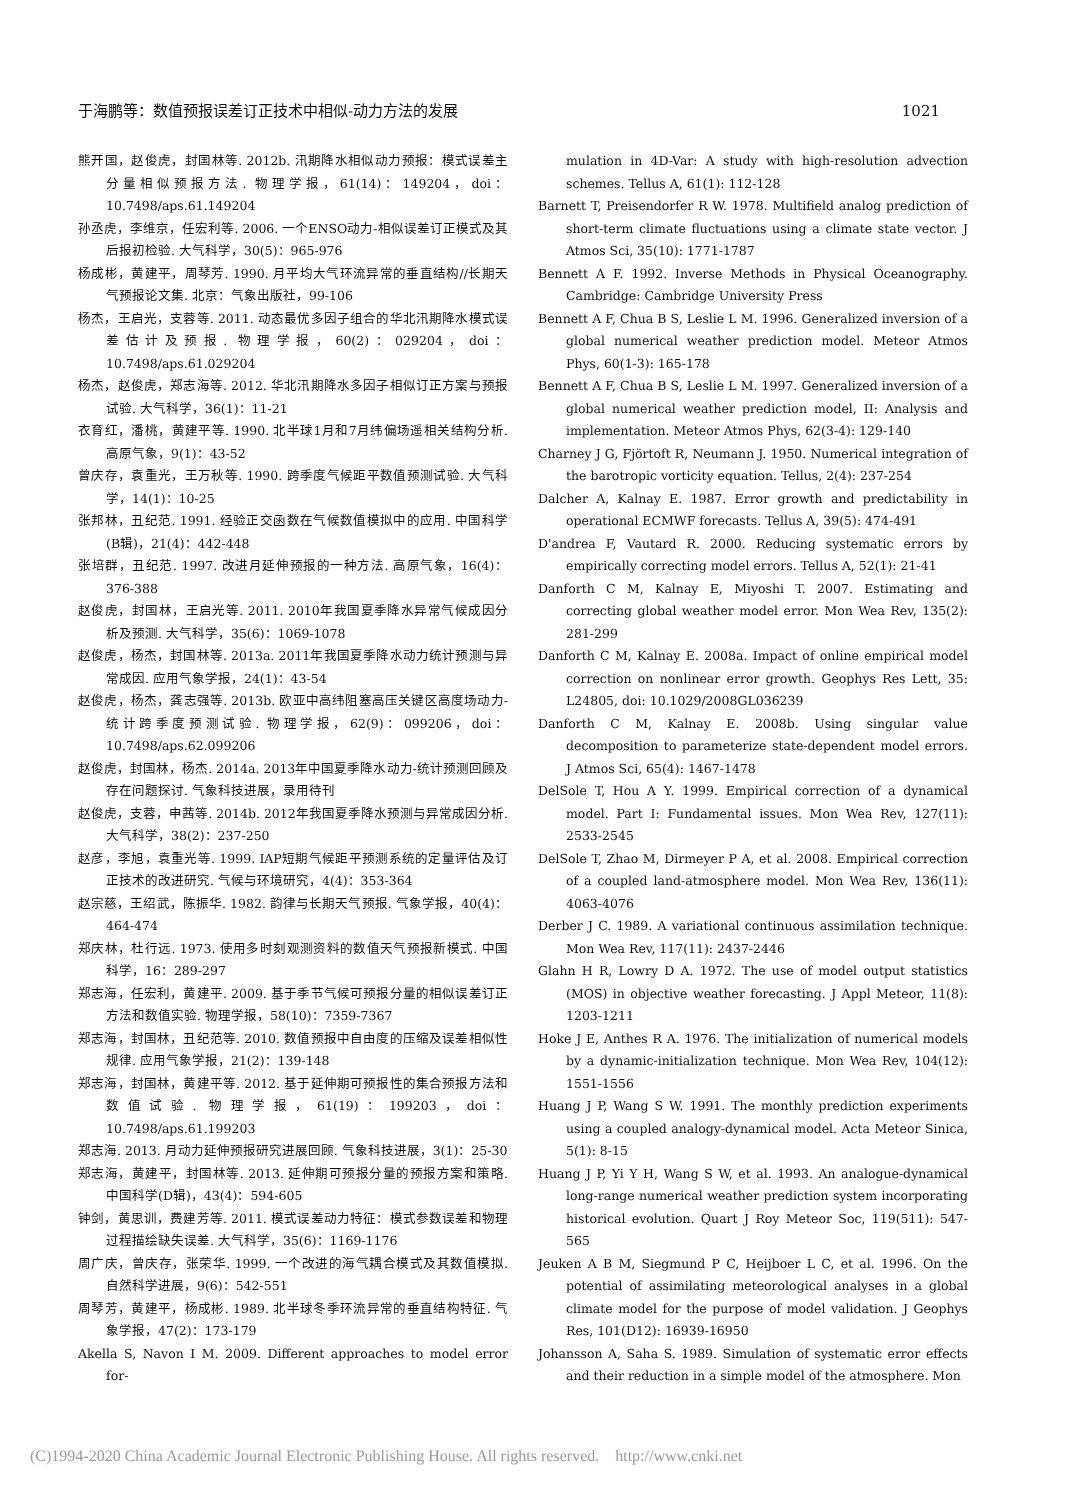于海鹏等：数值预报误差订正技术中相似-动力方法的发展 1021
熊开国，赵俊虎，封国林等. 2012b. 汛期降水相似动力预报：模式误差主分量相似预报方法. 物理学报，61(14)：149204，doi：10.7498/aps.61.149204
孙丞虎，李维京，任宏利等. 2006. 一个ENSO动力-相似误差订正模式及其后报初检验. 大气科学，30(5)：965-976
杨成彬，黄建平，周琴芳. 1990. 月平均大气环流异常的垂直结构//长期天气预报论文集. 北京：气象出版社，99-106
杨杰，王启光，支蓉等. 2011. 动态最优多因子组合的华北汛期降水模式误差估计及预报. 物理学报，60(2)：029204，doi：10.7498/aps.61.029204
杨杰，赵俊虎，郑志海等. 2012. 华北汛期降水多因子相似订正方案与预报试验. 大气科学，36(1)：11-21
衣育红，潘桃，黄建平等. 1990. 北半球1月和7月纬偏场遥相关结构分析. 高原气象，9(1)：43-52
曾庆存，袁重光，王万秋等. 1990. 跨季度气候距平数值预测试验. 大气科学，14(1)：10-25
张邦林，丑纪范. 1991. 经验正交函数在气候数值模拟中的应用. 中国科学(B辑)，21(4)：442-448
张培群，丑纪范. 1997. 改进月延伸预报的一种方法. 高原气象，16(4)：376-388
赵俊虎，封国林，王启光等. 2011. 2010年我国夏季降水异常气候成因分析及预测. 大气科学，35(6)：1069-1078
赵俊虎，杨杰，封国林等. 2013a. 2011年我国夏季降水动力统计预测与异常成因. 应用气象学报，24(1)：43-54
赵俊虎，杨杰，龚志强等. 2013b. 欧亚中高纬阻塞高压关键区高度场动力-统计跨季度预测试验. 物理学报，62(9)：099206，doi：10.7498/aps.62.099206
赵俊虎，封国林，杨杰. 2014a. 2013年中国夏季降水动力-统计预测回顾及存在问题探讨. 气象科技进展，录用待刊
赵俊虎，支蓉，申茜等. 2014b. 2012年我国夏季降水预测与异常成因分析. 大气科学，38(2)：237-250
赵彦，李旭，袁重光等. 1999. IAP短期气候距平预测系统的定量评估及订正技术的改进研究. 气候与环境研究，4(4)：353-364
赵宗慈，王绍武，陈振华. 1982. 韵律与长期天气预报. 气象学报，40(4)：464-474
郑庆林，杜行远. 1973. 使用多时刻观测资料的数值天气预报新模式. 中国科学，16：289-297
郑志海，任宏利，黄建平. 2009. 基于季节气候可预报分量的相似误差订正方法和数值实验. 物理学报，58(10)：7359-7367
郑志海，封国林，丑纪范等. 2010. 数值预报中自由度的压缩及误差相似性规律. 应用气象学报，21(2)：139-148
郑志海，封国林，黄建平等. 2012. 基于延伸期可预报性的集合预报方法和数值试验. 物理学报，61(19)：199203，doi：10.7498/aps.61.199203
郑志海. 2013. 月动力延伸预报研究进展回顾. 气象科技进展，3(1)：25-30
郑志海，黄建平，封国林等. 2013. 延伸期可预报分量的预报方案和策略. 中国科学(D辑)，43(4)：594-605
钟剑，黄思训，费建芳等. 2011. 模式误差动力特征：模式参数误差和物理过程描绘缺失误差. 大气科学，35(6)：1169-1176
周广庆，曾庆存，张荣华. 1999. 一个改进的海气耦合模式及其数值模拟. 自然科学进展，9(6)：542-551
周琴芳，黄建平，杨成彬. 1989. 北半球冬季环流异常的垂直结构特征. 气象学报，47(2)：173-179
Akella S, Navon I M. 2009. Different approaches to model error for-
mulation in 4D-Var: A study with high-resolution advection schemes. Tellus A, 61(1): 112-128
Barnett T, Preisendorfer R W. 1978. Multifield analog prediction of short-term climate fluctuations using a climate state vector. J Atmos Sci, 35(10): 1771-1787
Bennett A F. 1992. Inverse Methods in Physical Oceanography. Cambridge: Cambridge University Press
Bennett A F, Chua B S, Leslie L M. 1996. Generalized inversion of a global numerical weather prediction model. Meteor Atmos Phys, 60(1-3): 165-178
Bennett A F, Chua B S, Leslie L M. 1997. Generalized inversion of a global numerical weather prediction model, II: Analysis and implementation. Meteor Atmos Phys, 62(3-4): 129-140
Charney J G, Fjörtoft R, Neumann J. 1950. Numerical integration of the barotropic vorticity equation. Tellus, 2(4): 237-254
Dalcher A, Kalnay E. 1987. Error growth and predictability in operational ECMWF forecasts. Tellus A, 39(5): 474-491
D'andrea F, Vautard R. 2000. Reducing systematic errors by empirically correcting model errors. Tellus A, 52(1): 21-41
Danforth C M, Kalnay E, Miyoshi T. 2007. Estimating and correcting global weather model error. Mon Wea Rev, 135(2): 281-299
Danforth C M, Kalnay E. 2008a. Impact of online empirical model correction on nonlinear error growth. Geophys Res Lett, 35: L24805, doi: 10.1029/2008GL036239
Danforth C M, Kalnay E. 2008b. Using singular value decomposition to parameterize state-dependent model errors. J Atmos Sci, 65(4): 1467-1478
DelSole T, Hou A Y. 1999. Empirical correction of a dynamical model. Part I: Fundamental issues. Mon Wea Rev, 127(11): 2533-2545
DelSole T, Zhao M, Dirmeyer P A, et al. 2008. Empirical correction of a coupled land-atmosphere model. Mon Wea Rev, 136(11): 4063-4076
Derber J C. 1989. A variational continuous assimilation technique. Mon Wea Rev, 117(11): 2437-2446
Glahn H R, Lowry D A. 1972. The use of model output statistics (MOS) in objective weather forecasting. J Appl Meteor, 11(8): 1203-1211
Hoke J E, Anthes R A. 1976. The initialization of numerical models by a dynamic-initialization technique. Mon Wea Rev, 104(12): 1551-1556
Huang J P, Wang S W. 1991. The monthly prediction experiments using a coupled analogy-dynamical model. Acta Meteor Sinica, 5(1): 8-15
Huang J P, Yi Y H, Wang S W, et al. 1993. An analogue-dynamical long-range numerical weather prediction system incorporating historical evolution. Quart J Roy Meteor Soc, 119(511): 547-565
Jeuken A B M, Siegmund P C, Heijboer L C, et al. 1996. On the potential of assimilating meteorological analyses in a global climate model for the purpose of model validation. J Geophys Res, 101(D12): 16939-16950
Johansson A, Saha S. 1989. Simulation of systematic error effects and their reduction in a simple model of the atmosphere. Mon
(C)1994-2020 China Academic Journal Electronic Publishing House. All rights reserved. http://www.cnki.net